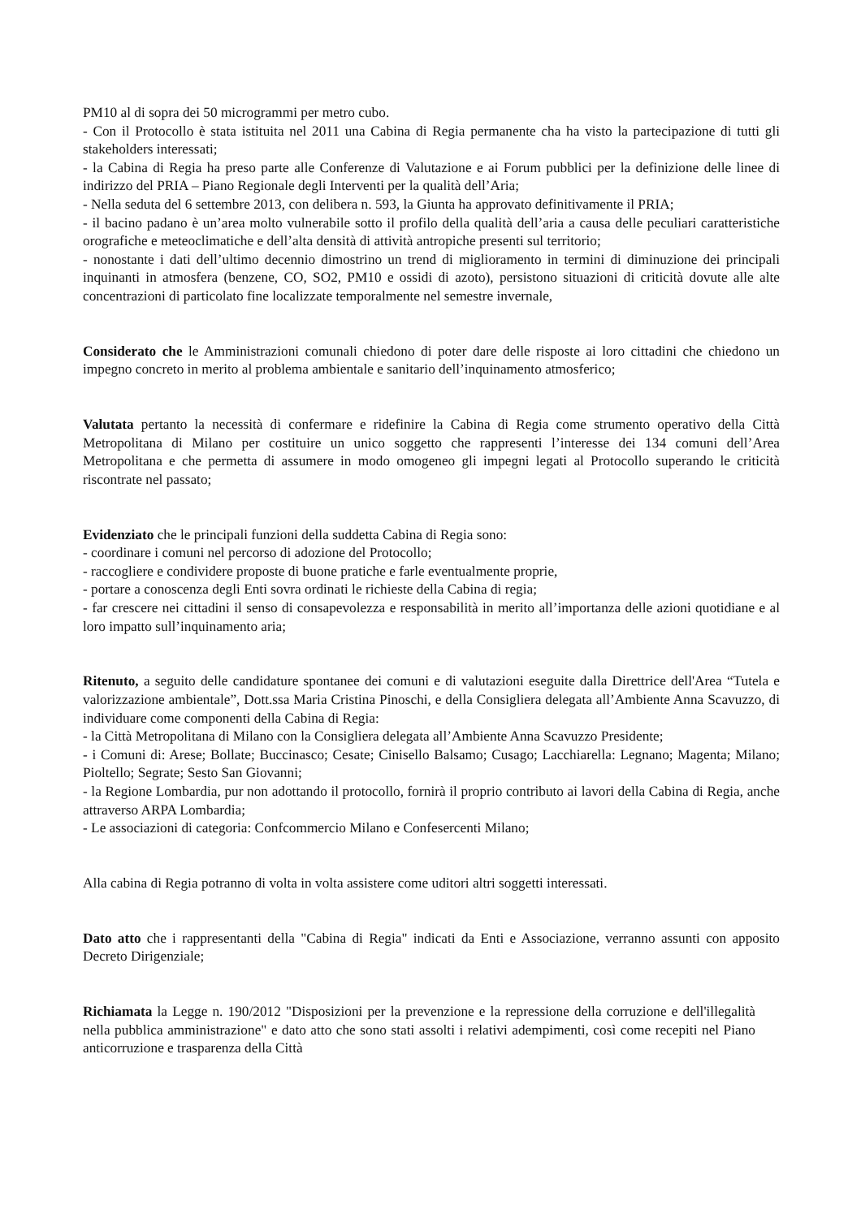PM10 al di sopra dei 50 microgrammi per metro cubo.
- Con il Protocollo è stata istituita nel 2011 una Cabina di Regia permanente cha ha visto la partecipazione di tutti gli stakeholders interessati;
- la Cabina di Regia ha preso parte alle Conferenze di Valutazione e ai Forum pubblici per la definizione delle linee di indirizzo del PRIA – Piano Regionale degli Interventi per la qualità dell’Aria;
- Nella seduta del 6 settembre 2013, con delibera n. 593, la Giunta ha approvato definitivamente il PRIA;
- il bacino padano è un’area molto vulnerabile sotto il profilo della qualità dell’aria a causa delle peculiari caratteristiche orografiche e meteoclimatiche e dell’alta densità di attività antropiche presenti sul territorio;
- nonostante i dati dell’ultimo decennio dimostrino un trend di miglioramento in termini di diminuzione dei principali inquinanti in atmosfera (benzene, CO, SO2, PM10 e ossidi di azoto), persistono situazioni di criticità dovute alle alte concentrazioni di particolato fine localizzate temporalmente nel semestre invernale,
Considerato che le Amministrazioni comunali chiedono di poter dare delle risposte ai loro cittadini che chiedono un impegno concreto in merito al problema ambientale e sanitario dell’inquinamento atmosferico;
Valutata pertanto la necessità di confermare e ridefinire la Cabina di Regia come strumento operativo della Città Metropolitana di Milano per costituire un unico soggetto che rappresenti l’interesse dei 134 comuni dell’Area Metropolitana e che permetta di assumere in modo omogeneo gli impegni legati al Protocollo superando le criticità riscontrate nel passato;
Evidenziato che le principali funzioni della suddetta Cabina di Regia sono:
- coordinare i comuni nel percorso di adozione del Protocollo;
- raccogliere e condividere proposte di buone pratiche e farle eventualmente proprie,
- portare a conoscenza degli Enti sovra ordinati le richieste della Cabina di regia;
- far crescere nei cittadini il senso di consapevolezza e responsabilità in merito all’importanza delle azioni quotidiane e al loro impatto sull’inquinamento aria;
Ritenuto, a seguito delle candidature spontanee dei comuni e di valutazioni eseguite dalla Direttrice dell'Area “Tutela e valorizzazione ambientale”, Dott.ssa Maria Cristina Pinoschi, e della Consigliera delegata all’Ambiente Anna Scavuzzo, di individuare come componenti della Cabina di Regia:
- la Città Metropolitana di Milano con la Consigliera delegata all’Ambiente Anna Scavuzzo Presidente;
- i Comuni di: Arese; Bollate; Buccinasco; Cesate; Cinisello Balsamo; Cusago; Lacchiarella: Legnano; Magenta; Milano; Pioltello; Segrate; Sesto San Giovanni;
- la Regione Lombardia, pur non adottando il protocollo, fornirà il proprio contributo ai lavori della Cabina di Regia, anche attraverso ARPA Lombardia;
- Le associazioni di categoria: Confcommercio Milano e Confesercenti Milano;
Alla cabina di Regia potranno di volta in volta assistere come uditori altri soggetti interessati.
Dato atto che i rappresentanti della "Cabina di Regia" indicati da Enti e Associazione, verranno assunti con apposito Decreto Dirigenziale;
Richiamata la Legge n. 190/2012 "Disposizioni per la prevenzione e la repressione della corruzione e dell'illegalità nella pubblica amministrazione" e dato atto che sono stati assolti i relativi adempimenti, così come recepiti nel Piano anticorruzione e trasparenza della Città